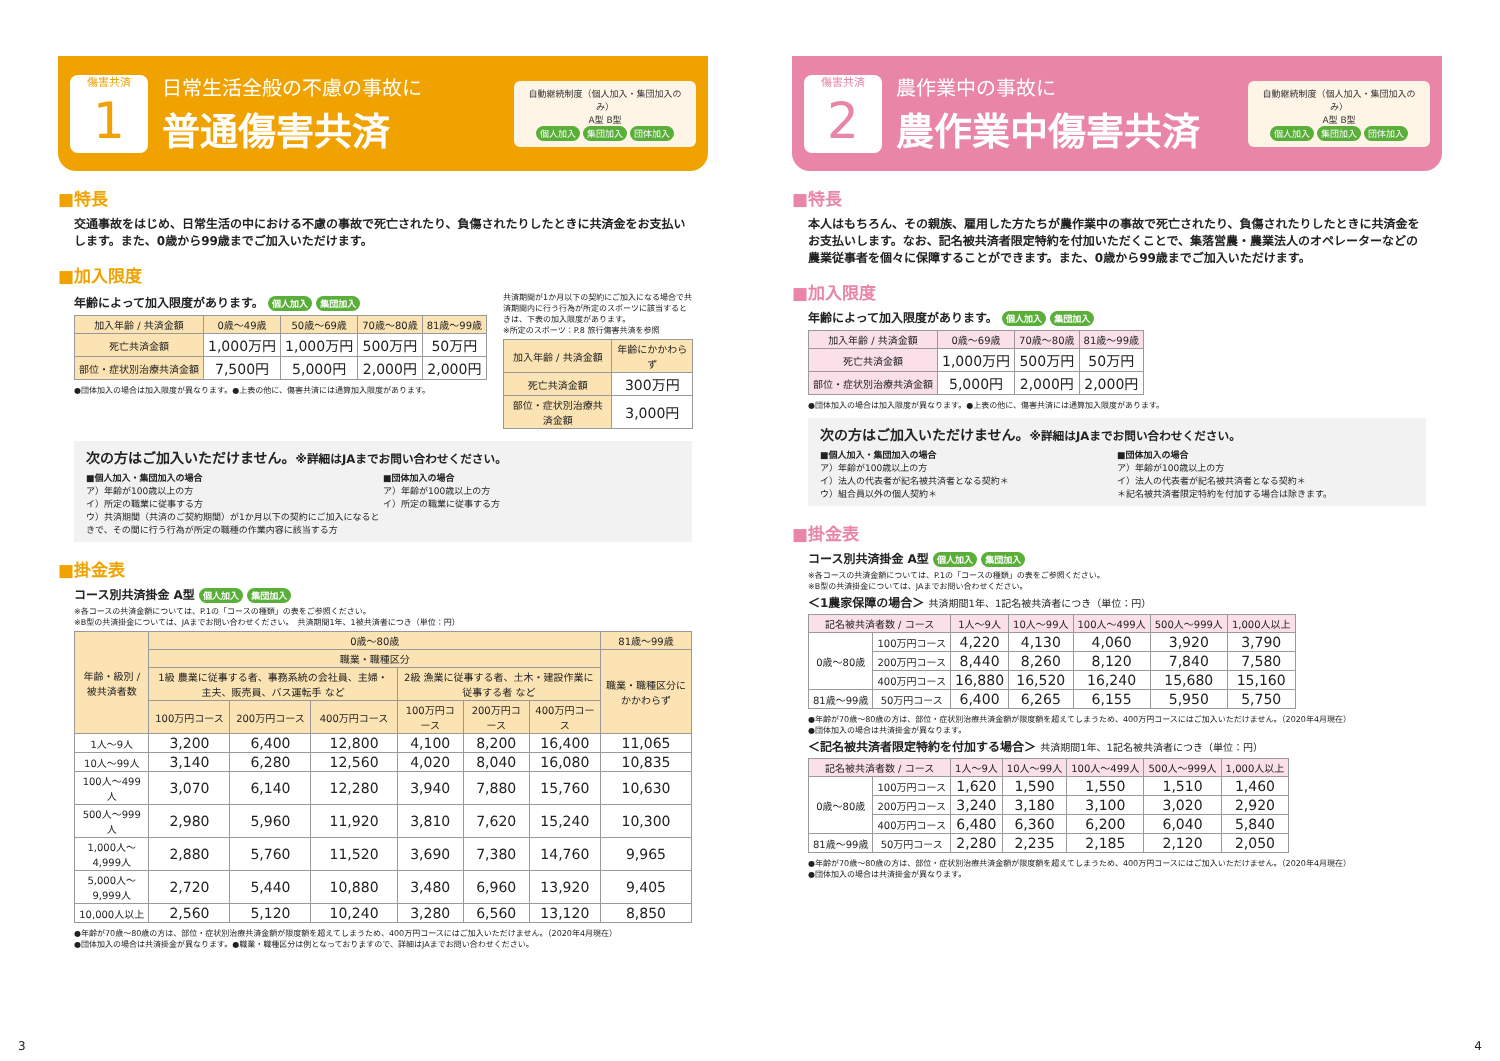傷害共済
1
日常生活全般の不慮の事故に
普通傷害共済
自動継続制度（個人加入・集団加入のみ）
A型 B型
個人加入 集団加入 団体加入
■特長
交通事故をはじめ、日常生活の中における不慮の事故で死亡されたり、負傷されたりしたときに共済金をお支払いします。また、0歳から99歳までご加入いただけます。
■加入限度
年齢によって加入限度があります。 個人加入 集団加入
| 加入年齢 / 共済金額 | 0歳～49歳 | 50歳～69歳 | 70歳～80歳 | 81歳～99歳 |
| --- | --- | --- | --- | --- |
| 死亡共済金額 | 1,000万円 | 1,000万円 | 500万円 | 50万円 |
| 部位・症状別治療共済金額 | 7,500円 | 5,000円 | 2,000円 | 2,000円 |
●団体加入の場合は加入限度が異なります。●上表の他に、傷害共済には通算加入限度があります。
共済期間が1か月以下の契約にご加入になる場合で共済期間内に行う行為が所定のスポーツに該当するときは、下表の加入限度があります。
※所定のスポーツ：P.8 旅行傷害共済を参照
| 加入年齢 / 共済金額 | 年齢にかかわらず |
| --- | --- |
| 死亡共済金額 | 300万円 |
| 部位・症状別治療共済金額 | 3,000円 |
次の方はご加入いただけません。※詳細はJAまでお問い合わせください。
■個人加入・集団加入の場合
ア）年齢が100歳以上の方
イ）所定の職業に従事する方
ウ）共済期間（共済のご契約期間）が1か月以下の契約にご加入になるときで、その間に行う行為が所定の職種の作業内容に該当する方
■団体加入の場合
ア）年齢が100歳以上の方
イ）所定の職業に従事する方
■掛金表
コース別共済掛金 A型 個人加入 集団加入
※各コースの共済金額については、P.1の「コースの種類」の表をご参照ください。
※B型の共済掛金については、JAまでお問い合わせください。　共済期間1年、1被共済者につき（単位：円）
| 年齢・級別 / 被共済者数 | 0歳～80歳 | | | | | | 81歳～99歳 |
| --- | --- | --- | --- | --- | --- | --- | --- |
| | 職業・職種区分 | | | | | | 職業・職種区分にかかわらず |
| | 1級 農業に従事する者、事務系統の会社員、主婦・主夫、販売員、バス運転手 など | | | 2級 漁業に従事する者、土木・建設作業に従事する者 など | | | |
| | 100万円コース | 200万円コース | 400万円コース | 100万円コース | 200万円コース | 400万円コース | |
| 1人～9人 | 3,200 | 6,400 | 12,800 | 4,100 | 8,200 | 16,400 | 11,065 |
| 10人～99人 | 3,140 | 6,280 | 12,560 | 4,020 | 8,040 | 16,080 | 10,835 |
| 100人～499人 | 3,070 | 6,140 | 12,280 | 3,940 | 7,880 | 15,760 | 10,630 |
| 500人～999人 | 2,980 | 5,960 | 11,920 | 3,810 | 7,620 | 15,240 | 10,300 |
| 1,000人～4,999人 | 2,880 | 5,760 | 11,520 | 3,690 | 7,380 | 14,760 | 9,965 |
| 5,000人～9,999人 | 2,720 | 5,440 | 10,880 | 3,480 | 6,960 | 13,920 | 9,405 |
| 10,000人以上 | 2,560 | 5,120 | 10,240 | 3,280 | 6,560 | 13,120 | 8,850 |
●年齢が70歳～80歳の方は、部位・症状別治療共済金額が限度額を超えてしまうため、400万円コースにはご加入いただけません。（2020年4月現在）
●団体加入の場合は共済掛金が異なります。●職業・職種区分は例となっておりますので、詳細はJAまでお問い合わせください。
傷害共済
2
農作業中の事故に
農作業中傷害共済
自動継続制度（個人加入・集団加入のみ）
A型 B型
個人加入 集団加入 団体加入
■特長
本人はもちろん、その親族、雇用した方たちが農作業中の事故で死亡されたり、負傷されたりしたときに共済金をお支払いします。なお、記名被共済者限定特約を付加いただくことで、集落営農・農業法人のオペレーターなどの農業従事者を個々に保障することができます。また、0歳から99歳までご加入いただけます。
■加入限度
年齢によって加入限度があります。 個人加入 集団加入
| 加入年齢 / 共済金額 | 0歳～69歳 | 70歳～80歳 | 81歳～99歳 |
| --- | --- | --- | --- |
| 死亡共済金額 | 1,000万円 | 500万円 | 50万円 |
| 部位・症状別治療共済金額 | 5,000円 | 2,000円 | 2,000円 |
●団体加入の場合は加入限度が異なります。●上表の他に、傷害共済には通算加入限度があります。
次の方はご加入いただけません。※詳細はJAまでお問い合わせください。
■個人加入・集団加入の場合
ア）年齢が100歳以上の方
イ）法人の代表者が記名被共済者となる契約＊
ウ）組合員以外の個人契約＊
■団体加入の場合
ア）年齢が100歳以上の方
イ）法人の代表者が記名被共済者となる契約＊
＊記名被共済者限定特約を付加する場合は除きます。
■掛金表
コース別共済掛金 A型 個人加入 集団加入
※各コースの共済金額については、P.1の「コースの種類」の表をご参照ください。
※B型の共済掛金については、JAまでお問い合わせください。
＜1農家保障の場合＞ 共済期間1年、1記名被共済者につき（単位：円）
| 記名被共済者数 / コース | | 1人～9人 | 10人～99人 | 100人～499人 | 500人～999人 | 1,000人以上 |
| --- | --- | --- | --- | --- | --- | --- |
| 0歳～80歳 | 100万円コース | 4,220 | 4,130 | 4,060 | 3,920 | 3,790 |
| | 200万円コース | 8,440 | 8,260 | 8,120 | 7,840 | 7,580 |
| | 400万円コース | 16,880 | 16,520 | 16,240 | 15,680 | 15,160 |
| 81歳～99歳 | 50万円コース | 6,400 | 6,265 | 6,155 | 5,950 | 5,750 |
●年齢が70歳～80歳の方は、部位・症状別治療共済金額が限度額を超えてしまうため、400万円コースにはご加入いただけません。（2020年4月現在）
●団体加入の場合は共済掛金が異なります。
＜記名被共済者限定特約を付加する場合＞ 共済期間1年、1記名被共済者につき（単位：円）
| 記名被共済者数 / コース | | 1人～9人 | 10人～99人 | 100人～499人 | 500人～999人 | 1,000人以上 |
| --- | --- | --- | --- | --- | --- | --- |
| 0歳～80歳 | 100万円コース | 1,620 | 1,590 | 1,550 | 1,510 | 1,460 |
| | 200万円コース | 3,240 | 3,180 | 3,100 | 3,020 | 2,920 |
| | 400万円コース | 6,480 | 6,360 | 6,200 | 6,040 | 5,840 |
| 81歳～99歳 | 50万円コース | 2,280 | 2,235 | 2,185 | 2,120 | 2,050 |
●年齢が70歳～80歳の方は、部位・症状別治療共済金額が限度額を超えてしまうため、400万円コースにはご加入いただけません。（2020年4月現在）
●団体加入の場合は共済掛金が異なります。
3 4